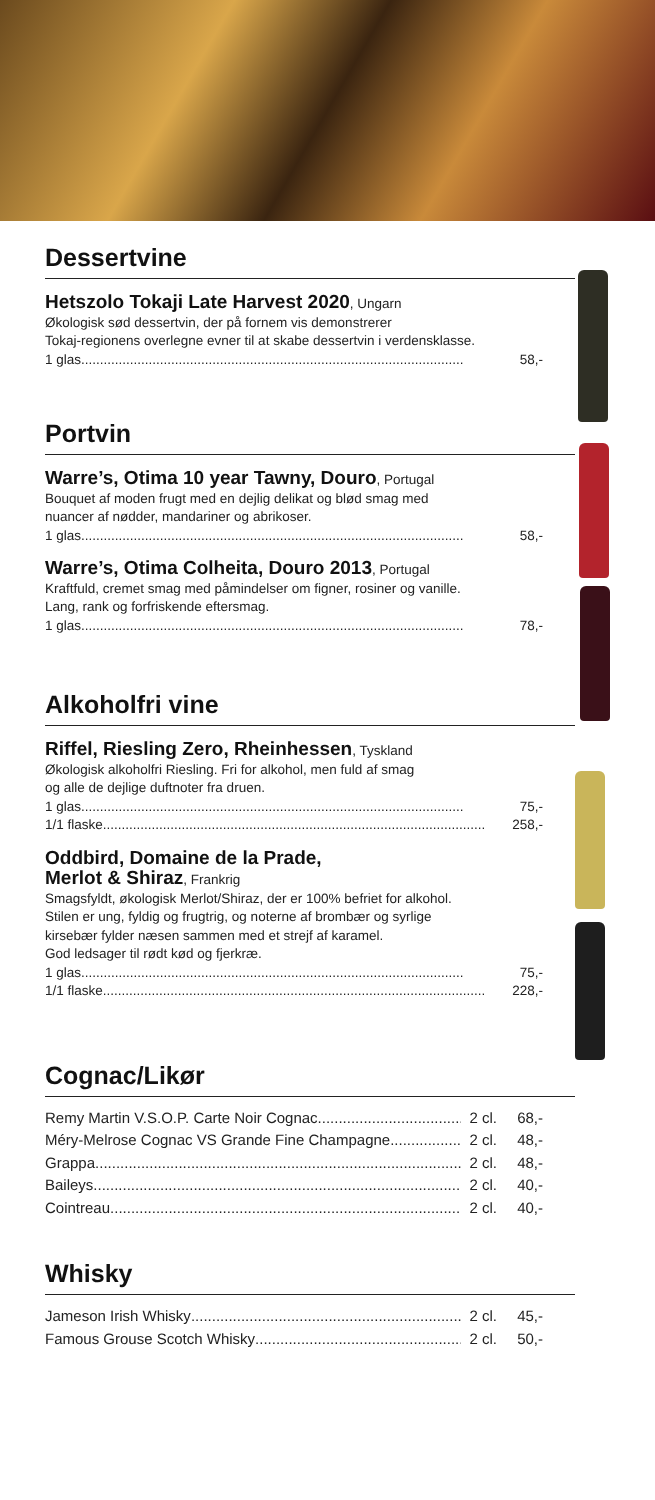Dessertvine
Hetszolo Tokaji Late Harvest 2020, Ungarn
Økologisk sød dessertvin, der på fornem vis demonstrerer
Tokaj-regionens overlegne evner til at skabe dessertvin i verdensklasse.
1 glas 58,-
Portvin
Warre’s, Otima 10 year Tawny, Douro, Portugal
Bouquet af moden frugt med en dejlig delikat og blød smag med
nuancer af nødder, mandariner og abrikoser.
1 glas 58,-
Warre’s, Otima Colheita, Douro 2013, Portugal
Kraftfuld, cremet smag med påmindelser om figner, rosiner og vanille.
Lang, rank og forfriskende eftersmag.
1 glas 78,-
Alkoholfri vine
Riffel, Riesling Zero, Rheinhessen, Tyskland
Økologisk alkoholfri Riesling. Fri for alkohol, men fuld af smag
og alle de dejlige duftnoter fra druen.
1 glas 75,-
1/1 flaske 258,-
Oddbird, Domaine de la Prade,
Merlot & Shiraz, Frankrig
Smagsfyldt, økologisk Merlot/Shiraz, der er 100% befriet for alkohol.
Stilen er ung, fyldig og frugtrig, og noterne af brombær og syrlige
kirsebær fylder næsen sammen med et strejf af karamel.
God ledsager til rødt kød og fjerkræ.
1 glas 75,-
1/1 flaske 228,-
Cognac/Likør
Remy Martin V.S.O.P. Carte Noir Cognac 2 cl. 68,-
Méry-Melrose Cognac VS Grande Fine Champagne 2 cl. 48,-
Grappa 2 cl. 48,-
Baileys 2 cl. 40,-
Cointreau 2 cl. 40,-
Whisky
Jameson Irish Whisky 2 cl. 45,-
Famous Grouse Scotch Whisky 2 cl. 50,-